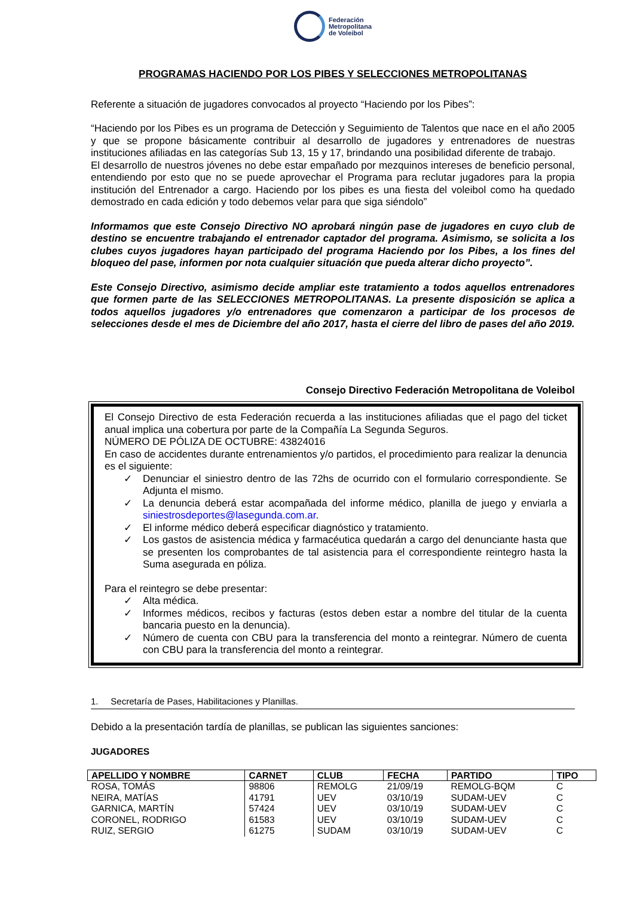Federación
Metropolitana
de Voleibol
PROGRAMAS HACIENDO POR LOS PIBES Y SELECCIONES METROPOLITANAS
Referente a situación de jugadores convocados al proyecto “Haciendo por los Pibes”:
“Haciendo por los Pibes es un programa de Detección y Seguimiento de Talentos que nace en el año 2005 y que se propone básicamente contribuir al desarrollo de jugadores y entrenadores de nuestras instituciones afiliadas en las categorías Sub 13, 15 y 17, brindando una posibilidad diferente de trabajo.
El desarrollo de nuestros jóvenes no debe estar empañado por mezquinos intereses de beneficio personal, entendiendo por esto que no se puede aprovechar el Programa para reclutar jugadores para la propia institución del Entrenador a cargo. Haciendo por los pibes es una fiesta del voleibol como ha quedado demostrado en cada edición y todo debemos velar para que siga siéndolo”
Informamos que este Consejo Directivo NO aprobará ningún pase de jugadores en cuyo club de destino se encuentre trabajando el entrenador captador del programa. Asimismo, se solicita a los clubes cuyos jugadores hayan participado del programa Haciendo por los Pibes, a los fines del bloqueo del pase, informen por nota cualquier situación que pueda alterar dicho proyecto”.
Este Consejo Directivo, asimismo decide ampliar este tratamiento a todos aquellos entrenadores que formen parte de las SELECCIONES METROPOLITANAS. La presente disposición se aplica a todos aquellos jugadores y/o entrenadores que comenzaron a participar de los procesos de selecciones desde el mes de Diciembre del año 2017, hasta el cierre del libro de pases del año 2019.
Consejo Directivo Federación Metropolitana de Voleibol
El Consejo Directivo de esta Federación recuerda a las instituciones afiliadas que el pago del ticket anual implica una cobertura por parte de la Compañía La Segunda Seguros.
NÚMERO DE PÓLIZA DE OCTUBRE: 43824016
En caso de accidentes durante entrenamientos y/o partidos, el procedimiento para realizar la denuncia es el siguiente:
✓ Denunciar el siniestro dentro de las 72hs de ocurrido con el formulario correspondiente. Se Adjunta el mismo.
✓ La denuncia deberá estar acompañada del informe médico, planilla de juego y enviarla a siniestrosdeportes@lasegunda.com.ar.
✓ El informe médico deberá especificar diagnóstico y tratamiento.
✓ Los gastos de asistencia médica y farmacéutica quedarán a cargo del denunciante hasta que se presenten los comprobantes de tal asistencia para el correspondiente reintegro hasta la Suma asegurada en póliza.
Para el reintegro se debe presentar:
✓ Alta médica.
✓ Informes médicos, recibos y facturas (estos deben estar a nombre del titular de la cuenta bancaria puesto en la denuncia).
✓ Número de cuenta con CBU para la transferencia del monto a reintegrar. Número de cuenta con CBU para la transferencia del monto a reintegrar.
1. Secretaría de Pases, Habilitaciones y Planillas.
Debido a la presentación tardía de planillas, se publican las siguientes sanciones:
JUGADORES
| APELLIDO Y NOMBRE | CARNET | CLUB | FECHA | PARTIDO | TIPO |
| --- | --- | --- | --- | --- | --- |
| ROSA, TOMÁS | 98806 | REMOLG | 21/09/19 | REMOLG-BQM | C |
| NEIRA, MATÍAS | 41791 | UEV | 03/10/19 | SUDAM-UEV | C |
| GARNICA, MARTÍN | 57424 | UEV | 03/10/19 | SUDAM-UEV | C |
| CORONEL, RODRIGO | 61583 | UEV | 03/10/19 | SUDAM-UEV | C |
| RUIZ, SERGIO | 61275 | SUDAM | 03/10/19 | SUDAM-UEV | C |